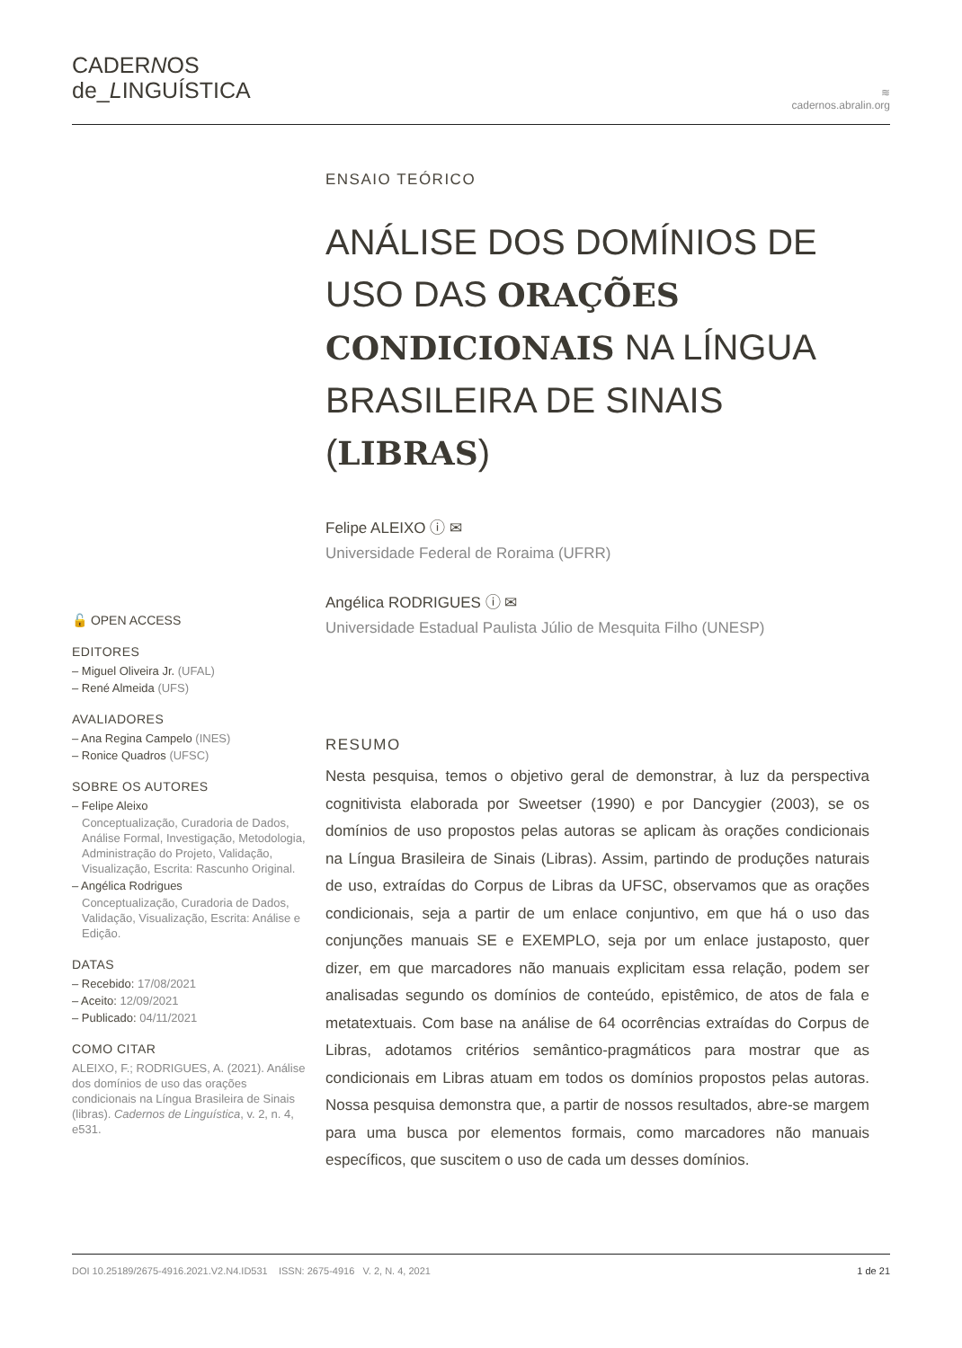CADERNOS
de_LINGUÍSTICA
≋
cadernos.abralin.org
🔓 OPEN ACCESS
EDITORES
– Miguel Oliveira Jr. (UFAL)
– René Almeida (UFS)
AVALIADORES
– Ana Regina Campelo (INES)
– Ronice Quadros (UFSC)
SOBRE OS AUTORES
– Felipe Aleixo
Conceptualização, Curadoria de Dados, Análise Formal, Investigação, Metodologia, Administração do Projeto, Validação, Visualização, Escrita: Rascunho Original.
– Angélica Rodrigues
Conceptualização, Curadoria de Dados, Validação, Visualização, Escrita: Análise e Edição.
DATAS
– Recebido: 17/08/2021
– Aceito: 12/09/2021
– Publicado: 04/11/2021
COMO CITAR
ALEIXO, F.; RODRIGUES, A. (2021). Análise dos domínios de uso das orações condicionais na Língua Brasileira de Sinais (libras). Cadernos de Linguística, v. 2, n. 4, e531.
ENSAIO TEÓRICO
ANÁLISE DOS DOMÍNIOS DE USO DAS ORAÇÕES CONDICIONAIS NA LÍNGUA BRASILEIRA DE SINAIS (LIBRAS)
Felipe ALEIXO ⓘ ✉
Universidade Federal de Roraima (UFRR)
Angélica RODRIGUES ⓘ ✉
Universidade Estadual Paulista Júlio de Mesquita Filho (UNESP)
RESUMO
Nesta pesquisa, temos o objetivo geral de demonstrar, à luz da perspectiva cognitivista elaborada por Sweetser (1990) e por Dancygier (2003), se os domínios de uso propostos pelas autoras se aplicam às orações condicionais na Língua Brasileira de Sinais (Libras). Assim, partindo de produções naturais de uso, extraídas do Corpus de Libras da UFSC, observamos que as orações condicionais, seja a partir de um enlace conjuntivo, em que há o uso das conjunções manuais SE e EXEMPLO, seja por um enlace justaposto, quer dizer, em que marcadores não manuais explicitam essa relação, podem ser analisadas segundo os domínios de conteúdo, epistêmico, de atos de fala e metatextuais. Com base na análise de 64 ocorrências extraídas do Corpus de Libras, adotamos critérios semântico-pragmáticos para mostrar que as condicionais em Libras atuam em todos os domínios propostos pelas autoras. Nossa pesquisa demonstra que, a partir de nossos resultados, abre-se margem para uma busca por elementos formais, como marcadores não manuais específicos, que suscitem o uso de cada um desses domínios.
DOI 10.25189/2675-4916.2021.V2.N4.ID531 ISSN: 2675-4916 V. 2, N. 4, 2021 1 de 21